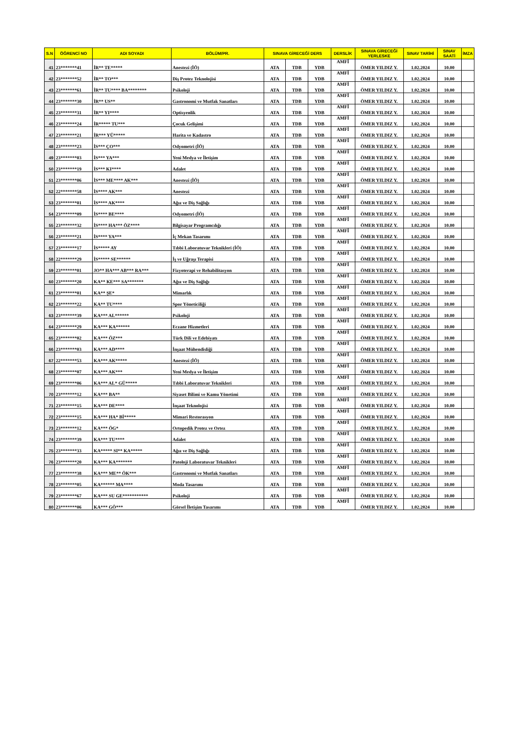| S.N | ÖĞRENCİ NO | ADI SOYADI | BÖLÜM/PR. | SINAVA GİRECEĞİ DERS | | | DERSLİK | SINAVA GİRECEĞİ YERLESKE | SINAV TARİHİ | SINAV SAATİ | İMZA |
| --- | --- | --- | --- | --- | --- | --- | --- | --- | --- | --- | --- |
| 41 | 23*******41 | İR** TE***** | Anestezi (İÖ) | ATA | TDB | YDB | AMFİ | ÖMER YILDIZ Y. | 1.02.2024 | 10.00 | |
| 42 | 23*******52 | İR** TO*** | Diş Protez Teknolojisi | ATA | TDB | YDB | AMFİ | ÖMER YILDIZ Y. | 1.02.2024 | 10.00 | |
| 43 | 23*******61 | İR** TU**** BA******** | Psikoloji | ATA | TDB | YDB | AMFİ | ÖMER YILDIZ Y. | 1.02.2024 | 10.00 | |
| 44 | 23*******30 | İR** US** | Gastronomi ve Mutfak Sanatları | ATA | TDB | YDB | AMFİ | ÖMER YILDIZ Y. | 1.02.2024 | 10.00 | |
| 45 | 23*******31 | İR** YI**** | Optisyenlik | ATA | TDB | YDB | AMFİ | ÖMER YILDIZ Y. | 1.02.2024 | 10.00 | |
| 46 | 23*******24 | İR***** TU*** | Çocuk Gelişimi | ATA | TDB | YDB | AMFİ | ÖMER YILDIZ Y. | 1.02.2024 | 10.00 | |
| 47 | 23*******21 | İR*** YÜ***** | Harita ve Kadastro | ATA | TDB | YDB | AMFİ | ÖMER YILDIZ Y. | 1.02.2024 | 10.00 | |
| 48 | 23*******23 | İS*** ÇO*** | Odyometri (İÖ) | ATA | TDB | YDB | AMFİ | ÖMER YILDIZ Y. | 1.02.2024 | 10.00 | |
| 49 | 23*******03 | İS*** YA*** | Yeni Medya ve İletişim | ATA | TDB | YDB | AMFİ | ÖMER YILDIZ Y. | 1.02.2024 | 10.00 | |
| 50 | 23*******19 | İS*** KI**** | Adalet | ATA | TDB | YDB | AMFİ | ÖMER YILDIZ Y. | 1.02.2024 | 10.00 | |
| 51 | 23*******06 | İS*** ME**** AK*** | Anestezi (İÖ) | ATA | TDB | YDB | AMFİ | ÖMER YILDIZ Y. | 1.02.2024 | 10.00 | |
| 52 | 22*******58 | İS**** AK*** | Anestezi | ATA | TDB | YDB | AMFİ | ÖMER YILDIZ Y. | 1.02.2024 | 10.00 | |
| 53 | 23*******01 | İS**** AK**** | Ağız ve Diş Sağlığı | ATA | TDB | YDB | AMFİ | ÖMER YILDIZ Y. | 1.02.2024 | 10.00 | |
| 54 | 23*******09 | İS**** BE**** | Odyometri (İÖ) | ATA | TDB | YDB | AMFİ | ÖMER YILDIZ Y. | 1.02.2024 | 10.00 | |
| 55 | 23*******32 | İS**** HA*** ÖZ**** | Bilgisayar Programcılığı | ATA | TDB | YDB | AMFİ | ÖMER YILDIZ Y. | 1.02.2024 | 10.00 | |
| 56 | 23*******21 | İS**** YA*** | İç Mekan Tasarımı | ATA | TDB | YDB | AMFİ | ÖMER YILDIZ Y. | 1.02.2024 | 10.00 | |
| 57 | 23*******17 | İS***** AY | Tıbbi Laboratuvar Teknikleri (İÖ) | ATA | TDB | YDB | AMFİ | ÖMER YILDIZ Y. | 1.02.2024 | 10.00 | |
| 58 | 22*******29 | İS***** SE****** | İş ve Uğraşı Terapisi | ATA | TDB | YDB | AMFİ | ÖMER YILDIZ Y. | 1.02.2024 | 10.00 | |
| 59 | 23*******01 | JO** HA*** AB*** RA*** | Fizyoterapi ve Rehabilitasyon | ATA | TDB | YDB | AMFİ | ÖMER YILDIZ Y. | 1.02.2024 | 10.00 | |
| 60 | 23*******20 | KA** KE*** SA******* | Ağız ve Diş Sağlığı | ATA | TDB | YDB | AMFİ | ÖMER YILDIZ Y. | 1.02.2024 | 10.00 | |
| 61 | 23*******01 | KA** ŞE* | Mimarlık | ATA | TDB | YDB | AMFİ | ÖMER YILDIZ Y. | 1.02.2024 | 10.00 | |
| 62 | 23*******22 | KA** TU**** | Spor Yöneticiliği | ATA | TDB | YDB | AMFİ | ÖMER YILDIZ Y. | 1.02.2024 | 10.00 | |
| 63 | 23*******39 | KA*** AL****** | Psikoloji | ATA | TDB | YDB | AMFİ | ÖMER YILDIZ Y. | 1.02.2024 | 10.00 | |
| 64 | 23*******29 | KA*** KA****** | Eczane Hizmetleri | ATA | TDB | YDB | AMFİ | ÖMER YILDIZ Y. | 1.02.2024 | 10.00 | |
| 65 | 23*******02 | KA*** ÖZ*** | Türk Dili ve Edebiyatı | ATA | TDB | YDB | AMFİ | ÖMER YILDIZ Y. | 1.02.2024 | 10.00 | |
| 66 | 23*******03 | KA*** AD**** | İnşaat Mühendisliği | ATA | TDB | YDB | AMFİ | ÖMER YILDIZ Y. | 1.02.2024 | 10.00 | |
| 67 | 22*******53 | KA*** AK***** | Anestezi (İÖ) | ATA | TDB | YDB | AMFİ | ÖMER YILDIZ Y. | 1.02.2024 | 10.00 | |
| 68 | 23*******07 | KA*** AK*** | Yeni Medya ve İletişim | ATA | TDB | YDB | AMFİ | ÖMER YILDIZ Y. | 1.02.2024 | 10.00 | |
| 69 | 23*******06 | KA*** AL* GÜ***** | Tıbbi Laboratuvar Teknikleri | ATA | TDB | YDB | AMFİ | ÖMER YILDIZ Y. | 1.02.2024 | 10.00 | |
| 70 | 23*******12 | KA*** BA** | Siyaset Bilimi ve Kamu Yönetimi | ATA | TDB | YDB | AMFİ | ÖMER YILDIZ Y. | 1.02.2024 | 10.00 | |
| 71 | 23*******15 | KA*** DE**** | İnşaat Teknolojisi | ATA | TDB | YDB | AMFİ | ÖMER YILDIZ Y. | 1.02.2024 | 10.00 | |
| 72 | 23*******15 | KA*** HA* Bİ***** | Mimari Restorasyon | ATA | TDB | YDB | AMFİ | ÖMER YILDIZ Y. | 1.02.2024 | 10.00 | |
| 73 | 23*******12 | KA*** ÖG* | Ortopedik Protez ve Ortez | ATA | TDB | YDB | AMFİ | ÖMER YILDIZ Y. | 1.02.2024 | 10.00 | |
| 74 | 23*******39 | KA*** TU**** | Adalet | ATA | TDB | YDB | AMFİ | ÖMER YILDIZ Y. | 1.02.2024 | 10.00 | |
| 75 | 23*******33 | KA***** SI** KA***** | Ağız ve Diş Sağlığı | ATA | TDB | YDB | AMFİ | ÖMER YILDIZ Y. | 1.02.2024 | 10.00 | |
| 76 | 23*******20 | KA*** KA******* | Patoloji Laboratuvar Teknikleri | ATA | TDB | YDB | AMFİ | ÖMER YILDIZ Y. | 1.02.2024 | 10.00 | |
| 77 | 23*******38 | KA*** ME** ÖK*** | Gastronomi ve Mutfak Sanatları | ATA | TDB | YDB | AMFİ | ÖMER YILDIZ Y. | 1.02.2024 | 10.00 | |
| 78 | 23*******05 | KA****** MA**** | Moda Tasarımı | ATA | TDB | YDB | AMFİ | ÖMER YILDIZ Y. | 1.02.2024 | 10.00 | |
| 79 | 23*******67 | KA*** SU GE*********** | Psikoloji | ATA | TDB | YDB | AMFİ | ÖMER YILDIZ Y. | 1.02.2024 | 10.00 | |
| 80 | 23*******06 | KA*** GÖ*** | Görsel İletişim Tasarımı | ATA | TDB | YDB | AMFİ | ÖMER YILDIZ Y. | 1.02.2024 | 10.00 | |